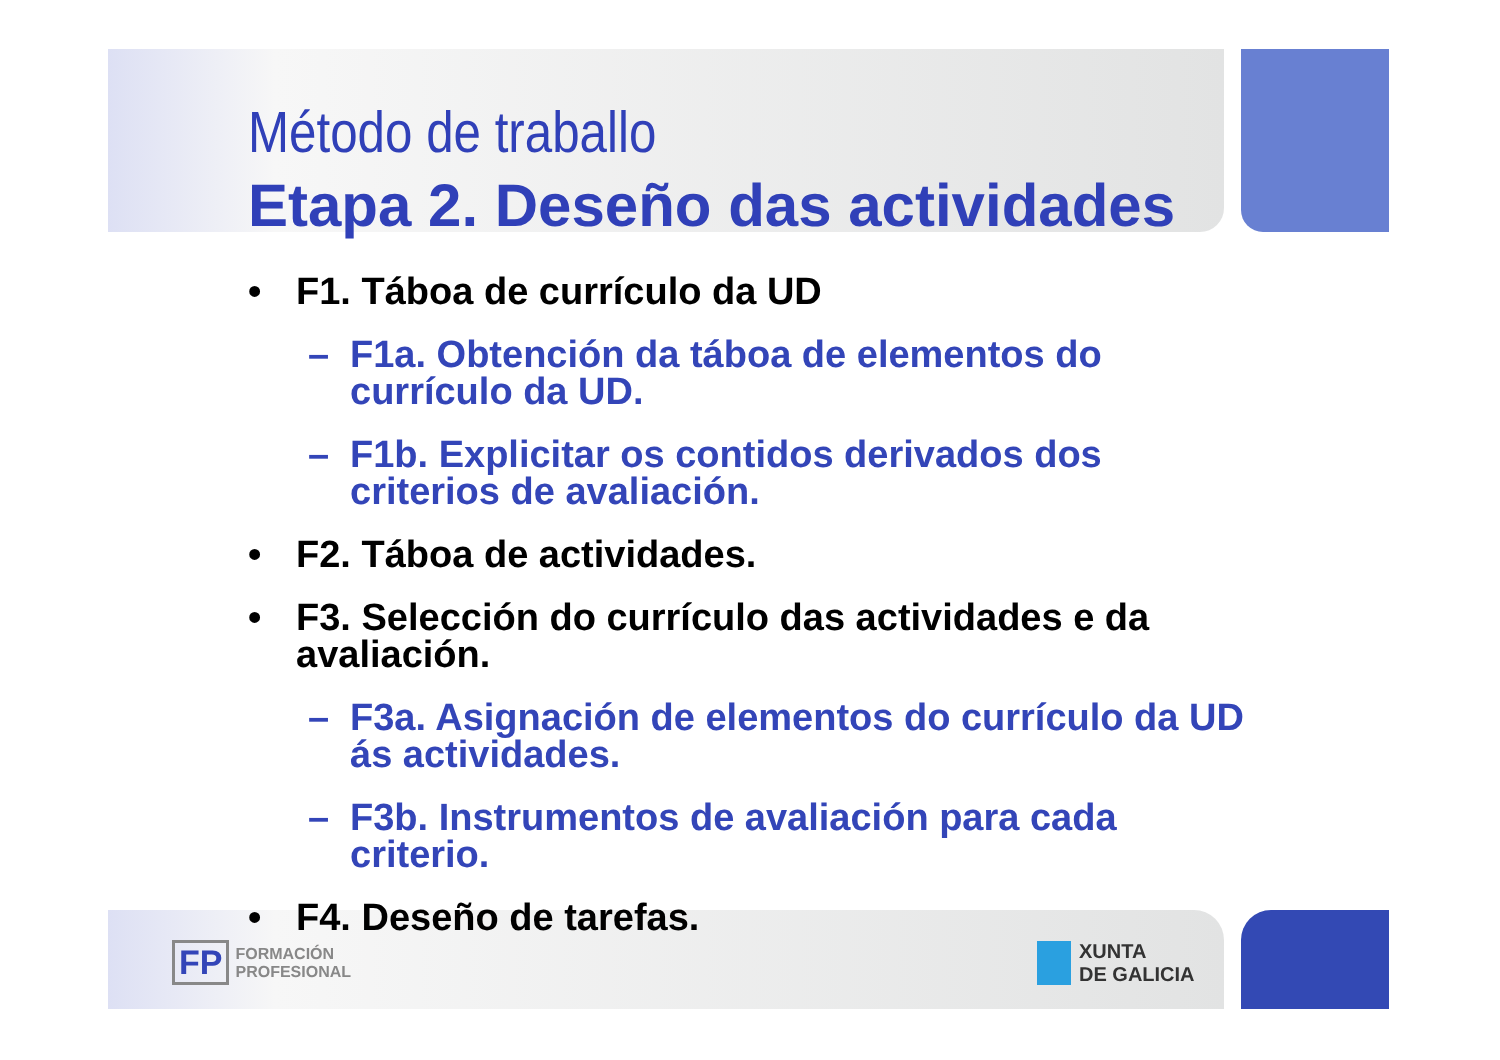Método de traballo
Etapa 2. Deseño das actividades
• F1. Táboa de currículo da UD
– F1a. Obtención da táboa de elementos do currículo da UD.
– F1b. Explicitar os contidos derivados dos criterios de avaliación.
• F2. Táboa de actividades.
• F3. Selección do currículo das actividades e da avaliación.
– F3a. Asignación de elementos do currículo da UD ás actividades.
– F3b. Instrumentos de avaliación para cada criterio.
• F4. Deseño de tarefas.
FP FORMACIÓN
PROFESIONAL
XUNTA
DE GALICIA